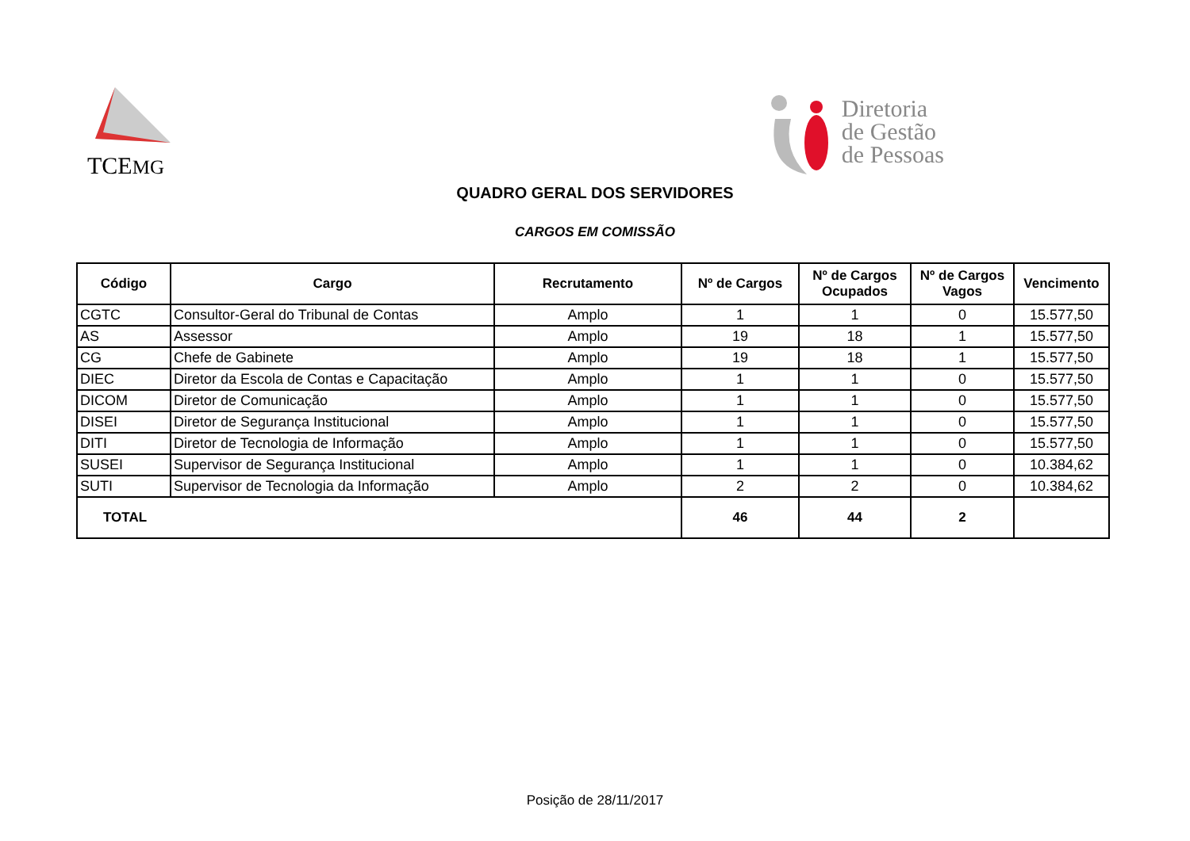TCEMG
Diretoria
de Gestão
de Pessoas
QUADRO GERAL DOS SERVIDORES
CARGOS EM COMISSÃO
| Código | Cargo | Recrutamento | Nº de Cargos | Nº de Cargos Ocupados | Nº de Cargos Vagos | Vencimento |
| --- | --- | --- | --- | --- | --- | --- |
| CGTC | Consultor-Geral do Tribunal de Contas | Amplo | 1 | 1 | 0 | 15.577,50 |
| AS | Assessor | Amplo | 19 | 18 | 1 | 15.577,50 |
| CG | Chefe de Gabinete | Amplo | 19 | 18 | 1 | 15.577,50 |
| DIEC | Diretor da Escola de Contas e Capacitação | Amplo | 1 | 1 | 0 | 15.577,50 |
| DICOM | Diretor de Comunicação | Amplo | 1 | 1 | 0 | 15.577,50 |
| DISEI | Diretor de Segurança Institucional | Amplo | 1 | 1 | 0 | 15.577,50 |
| DITI | Diretor de Tecnologia de Informação | Amplo | 1 | 1 | 0 | 15.577,50 |
| SUSEI | Supervisor de Segurança Institucional | Amplo | 1 | 1 | 0 | 10.384,62 |
| SUTI | Supervisor de Tecnologia da Informação | Amplo | 2 | 2 | 0 | 10.384,62 |
| TOTAL | | | 46 | 44 | 2 | |
Posição de 28/11/2017